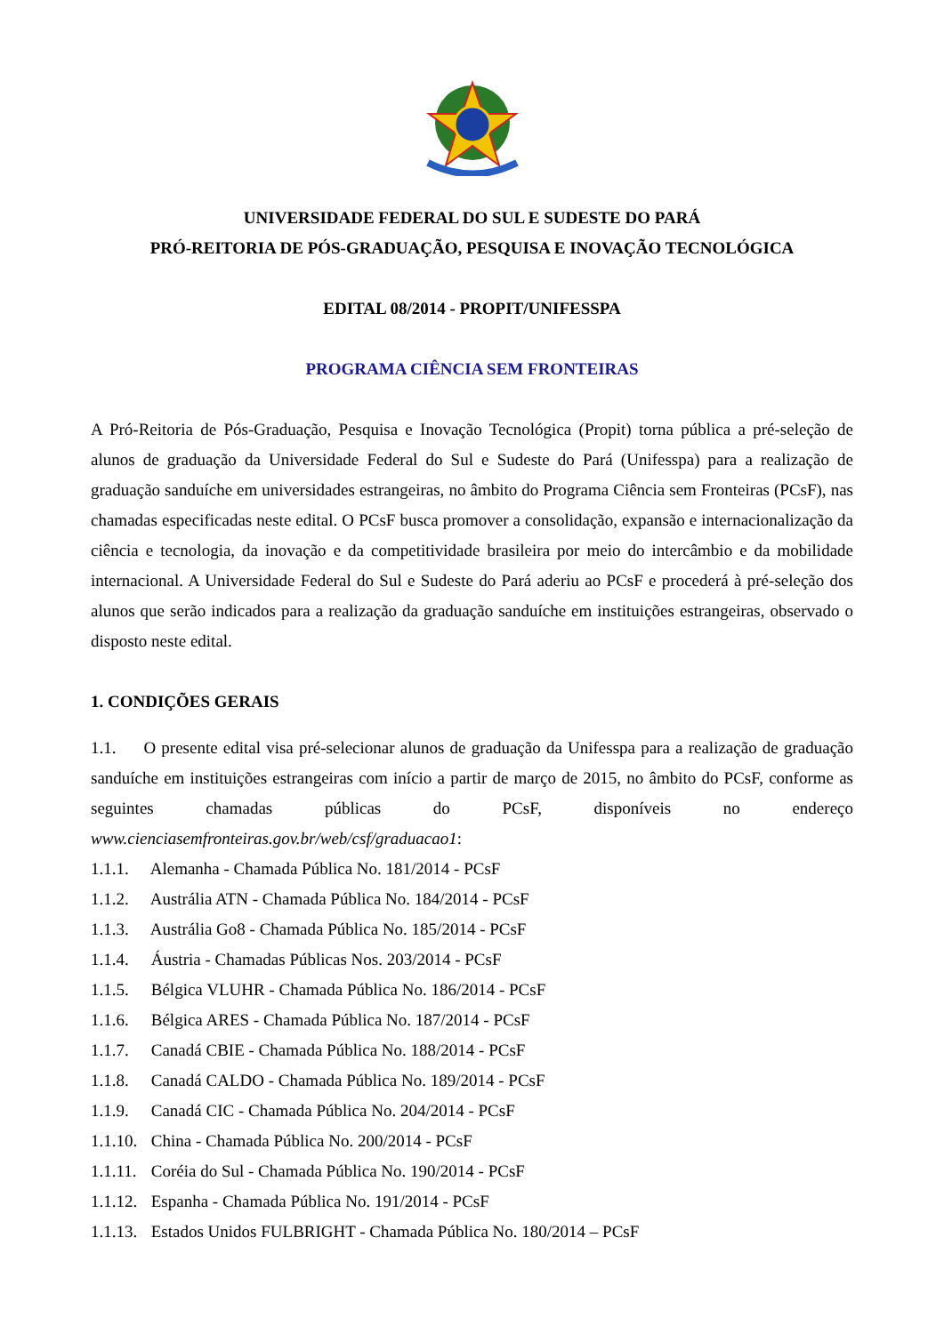UNIVERSIDADE FEDERAL DO SUL E SUDESTE DO PARÁ
PRÓ-REITORIA DE PÓS-GRADUAÇÃO, PESQUISA E INOVAÇÃO TECNOLÓGICA
EDITAL 08/2014 - PROPIT/UNIFESSPA
PROGRAMA CIÊNCIA SEM FRONTEIRAS
A Pró-Reitoria de Pós-Graduação, Pesquisa e Inovação Tecnológica (Propit) torna pública a pré-seleção de alunos de graduação da Universidade Federal do Sul e Sudeste do Pará (Unifesspa) para a realização de graduação sanduíche em universidades estrangeiras, no âmbito do Programa Ciência sem Fronteiras (PCsF), nas chamadas especificadas neste edital. O PCsF busca promover a consolidação, expansão e internacionalização da ciência e tecnologia, da inovação e da competitividade brasileira por meio do intercâmbio e da mobilidade internacional. A Universidade Federal do Sul e Sudeste do Pará aderiu ao PCsF e procederá à pré-seleção dos alunos que serão indicados para a realização da graduação sanduíche em instituições estrangeiras, observado o disposto neste edital.
1. CONDIÇÕES GERAIS
1.1. O presente edital visa pré-selecionar alunos de graduação da Unifesspa para a realização de graduação sanduíche em instituições estrangeiras com início a partir de março de 2015, no âmbito do PCsF, conforme as seguintes chamadas públicas do PCsF, disponíveis no endereço www.cienciasemfronteiras.gov.br/web/csf/graduacao1:
1.1.1. Alemanha - Chamada Pública No. 181/2014 - PCsF
1.1.2. Austrália ATN - Chamada Pública No. 184/2014 - PCsF
1.1.3. Austrália Go8 - Chamada Pública No. 185/2014 - PCsF
1.1.4. Áustria - Chamadas Públicas Nos. 203/2014 - PCsF
1.1.5. Bélgica VLUHR - Chamada Pública No. 186/2014 - PCsF
1.1.6. Bélgica ARES - Chamada Pública No. 187/2014 - PCsF
1.1.7. Canadá CBIE - Chamada Pública No. 188/2014 - PCsF
1.1.8. Canadá CALDO - Chamada Pública No. 189/2014 - PCsF
1.1.9. Canadá CIC - Chamada Pública No. 204/2014 - PCsF
1.1.10. China - Chamada Pública No. 200/2014 - PCsF
1.1.11. Coréia do Sul - Chamada Pública No. 190/2014 - PCsF
1.1.12. Espanha - Chamada Pública No. 191/2014 - PCsF
1.1.13. Estados Unidos FULBRIGHT - Chamada Pública No. 180/2014 – PCsF